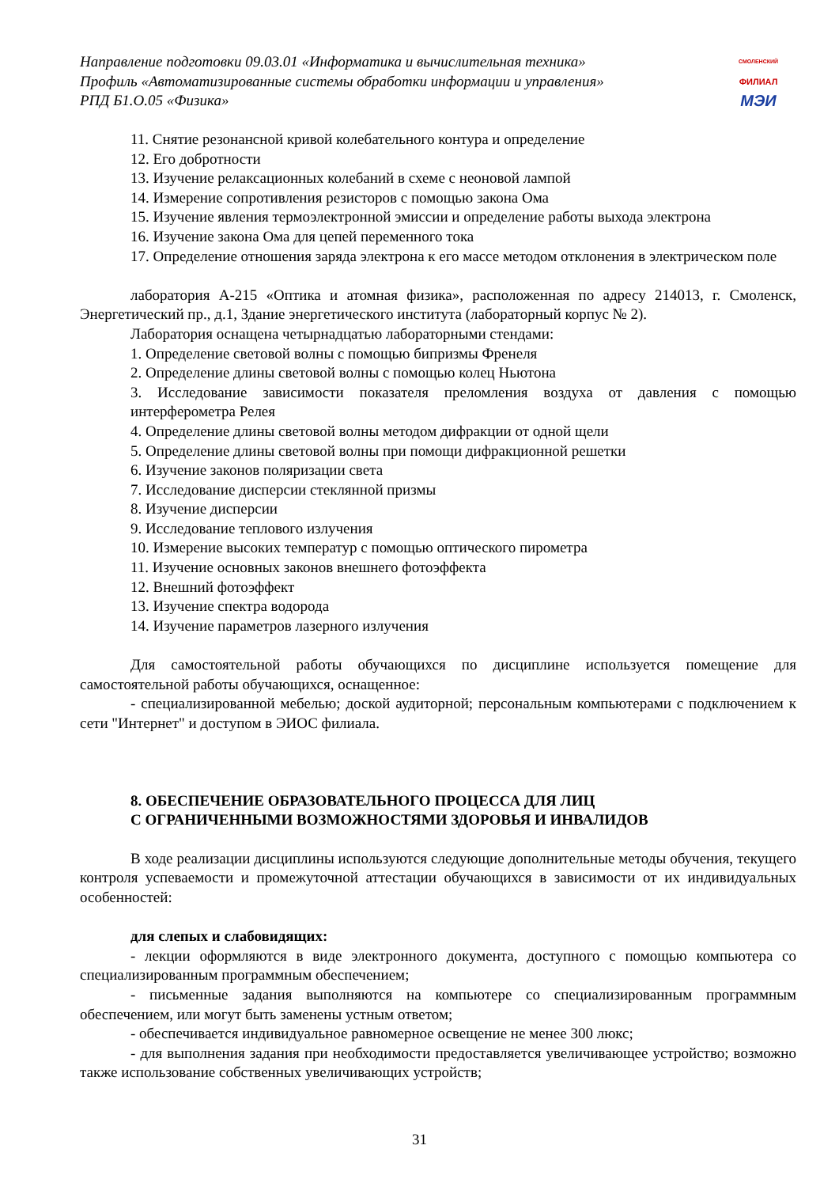Направление подготовки 09.03.01 «Информатика и вычислительная техника»
Профиль «Автоматизированные системы обработки информации и управления»
РПД Б1.О.05 «Физика»
СМОЛЕНСКИЙ
ФИЛИАЛ
МЭИ
11. Снятие резонансной кривой колебательного контура и определение
12. Его добротности
13. Изучение релаксационных колебаний в схеме с неоновой лампой
14. Измерение сопротивления резисторов с помощью закона Ома
15. Изучение явления термоэлектронной эмиссии и определение работы выхода электрона
16. Изучение закона Ома для цепей переменного тока
17. Определение отношения заряда электрона к его массе методом отклонения в электрическом поле
лаборатория А-215 «Оптика и атомная физика», расположенная по адресу 214013, г. Смоленск, Энергетический пр., д.1, Здание энергетического института (лабораторный корпус № 2).
Лаборатория оснащена четырнадцатью лабораторными стендами:
1. Определение световой волны с помощью бипризмы Френеля
2. Определение длины световой волны с помощью колец Ньютона
3. Исследование зависимости показателя преломления воздуха от давления с помощью интерферометра Релея
4. Определение длины световой волны методом дифракции от одной щели
5. Определение длины световой волны при помощи дифракционной решетки
6. Изучение законов поляризации света
7. Исследование дисперсии стеклянной призмы
8. Изучение дисперсии
9. Исследование теплового излучения
10. Измерение высоких температур с помощью оптического пирометра
11. Изучение основных законов внешнего фотоэффекта
12. Внешний фотоэффект
13. Изучение спектра водорода
14. Изучение параметров лазерного излучения
Для самостоятельной работы обучающихся по дисциплине используется помещение для самостоятельной работы обучающихся, оснащенное:
- специализированной мебелью; доской аудиторной; персональным компьютерами с подключением к сети "Интернет" и доступом в ЭИОС филиала.
8. ОБЕСПЕЧЕНИЕ ОБРАЗОВАТЕЛЬНОГО ПРОЦЕССА ДЛЯ ЛИЦ
С ОГРАНИЧЕННЫМИ ВОЗМОЖНОСТЯМИ ЗДОРОВЬЯ И ИНВАЛИДОВ
В ходе реализации дисциплины используются следующие дополнительные методы обучения, текущего контроля успеваемости и промежуточной аттестации обучающихся в зависимости от их индивидуальных особенностей:
для слепых и слабовидящих:
- лекции оформляются в виде электронного документа, доступного с помощью компьютера со специализированным программным обеспечением;
- письменные задания выполняются на компьютере со специализированным программным обеспечением, или могут быть заменены устным ответом;
- обеспечивается индивидуальное равномерное освещение не менее 300 люкс;
- для выполнения задания при необходимости предоставляется увеличивающее устройство; возможно также использование собственных увеличивающих устройств;
31